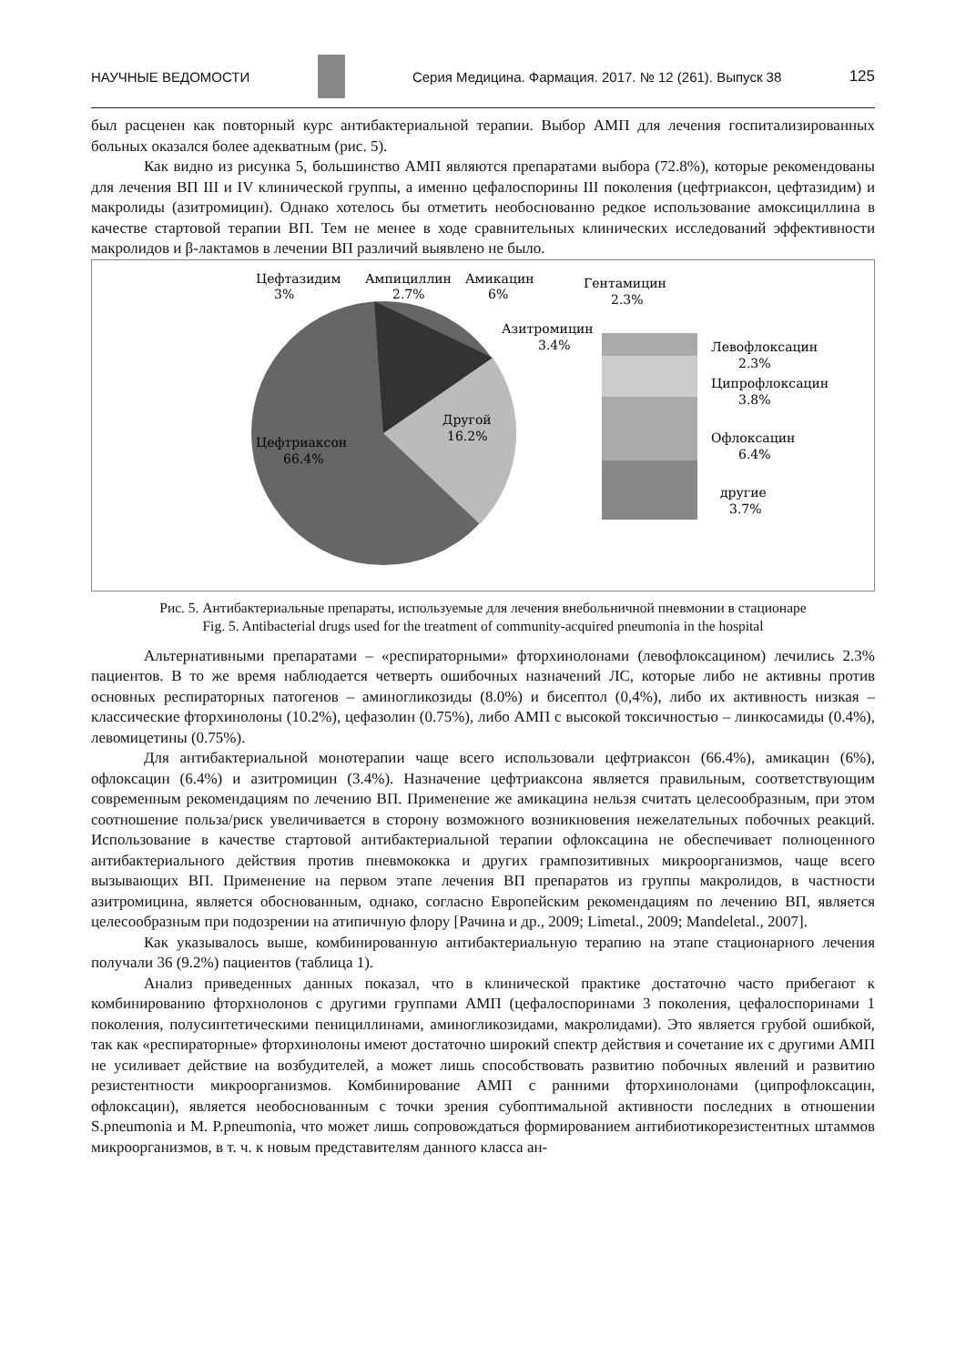НАУЧНЫЕ ВЕДОМОСТИ Серия Медицина. Фармация. 2017. № 12 (261). Выпуск 38 125
был расценен как повторный курс антибактериальной терапии. Выбор АМП для лечения госпитализированных больных оказался более адекватным (рис. 5).
Как видно из рисунка 5, большинство АМП являются препаратами выбора (72.8%), которые рекомендованы для лечения ВП III и IV клинической группы, а именно цефалоспорины III поколения (цефтриаксон, цефтазидим) и макролиды (азитромицин). Однако хотелось бы отметить необоснованно редкое использование амоксициллина в качестве стартовой терапии ВП. Тем не менее в ходе сравнительных клинических исследований эффективности макролидов и β-лактамов в лечении ВП различий выявлено не было.
Цефтазидим
3%
Ампициллин
2.7%
Амикацин
6%
Гентамицин
2.3%
Азитромицин
3.4%
Левофлоксацин
2.3%
Ципрофлоксацин
3.8%
Офлоксацин
6.4%
другие
3.7%
Другой
16.2%
Цефтриаксон
66.4%
Рис. 5. Антибактериальные препараты, используемые для лечения внебольничной пневмонии в стационаре
Fig. 5. Antibacterial drugs used for the treatment of community-acquired pneumonia in the hospital
Альтернативными препаратами – «респираторными» фторхинолонами (левофлоксацином) лечились 2.3% пациентов. В то же время наблюдается четверть ошибочных назначений ЛС, которые либо не активны против основных респираторных патогенов – аминогликозиды (8.0%) и бисептол (0,4%), либо их активность низкая – классические фторхинолоны (10.2%), цефазолин (0.75%), либо АМП с высокой токсичностью – линкосамиды (0.4%), левомицетины (0.75%).
Для антибактериальной монотерапии чаще всего использовали цефтриаксон (66.4%), амикацин (6%), офлоксацин (6.4%) и азитромицин (3.4%). Назначение цефтриаксона является правильным, соответствующим современным рекомендациям по лечению ВП. Применение же амикацина нельзя считать целесообразным, при этом соотношение польза/риск увеличивается в сторону возможного возникновения нежелательных побочных реакций. Использование в качестве стартовой антибактериальной терапии офлоксацина не обеспечивает полноценного антибактериального действия против пневмококка и других грампозитивных микроорганизмов, чаще всего вызывающих ВП. Применение на первом этапе лечения ВП препаратов из группы макролидов, в частности азитромицина, является обоснованным, однако, согласно Европейским рекомендациям по лечению ВП, является целесообразным при подозрении на атипичную флору [Рачина и др., 2009; Limetal., 2009; Mandeletal., 2007].
Как указывалось выше, комбинированную антибактериальную терапию на этапе стационарного лечения получали 36 (9.2%) пациентов (таблица 1).
Анализ приведенных данных показал, что в клинической практике достаточно часто прибегают к комбинированию фторхнолонов с другими группами АМП (цефалоспоринами 3 поколения, цефалоспоринами 1 поколения, полусинтетическими пенициллинами, аминогликозидами, макролидами). Это является грубой ошибкой, так как «респираторные» фторхинолоны имеют достаточно широкий спектр действия и сочетание их с другими АМП не усиливает действие на возбудителей, а может лишь способствовать развитию побочных явлений и развитию резистентности микроорганизмов. Комбинирование АМП с ранними фторхинолонами (ципрофлоксацин, офлоксацин), является необоснованным с точки зрения субоптимальной активности последних в отношении S.pneumonia и M. P.pneumonia, что может лишь сопровождаться формированием антибиотикорезистентных штаммов микроорганизмов, в т. ч. к новым представителям данного класса ан-